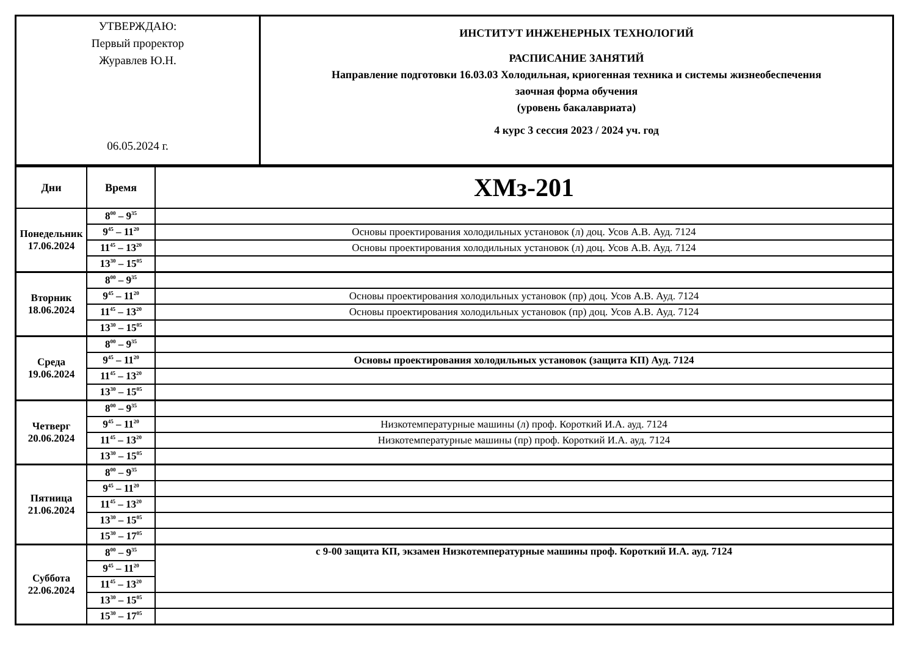| УТВЕРЖДАЮ: Первый проректор Журавлев Ю.Н. 06.05.2024 г. | ИНСТИТУТ ИНЖЕНЕРНЫХ ТЕХНОЛОГИЙ РАСПИСАНИЕ ЗАНЯТИЙ Направление подготовки 16.03.03 Холодильная, криогенная техника и системы жизнеобеспечения заочная форма обучения (уровень бакалавриата) 4 курс 3 сессия 2023 / 2024 уч. год |
| Дни | Время | ХМз-201 |
| Понедельник 17.06.2024 | 8<sup>00</sup> – 9<sup>35</sup> | |
| | 9<sup>45</sup> – 11<sup>20</sup> | Основы проектирования холодильных установок (л) доц. Усов А.В. Ауд. 7124 |
| | 11<sup>45</sup> – 13<sup>20</sup> | Основы проектирования холодильных установок (л) доц. Усов А.В. Ауд. 7124 |
| | 13<sup>30</sup> – 15<sup>05</sup> | |
| Вторник 18.06.2024 | 8<sup>00</sup> – 9<sup>35</sup> | |
| | 9<sup>45</sup> – 11<sup>20</sup> | Основы проектирования холодильных установок (пр) доц. Усов А.В. Ауд. 7124 |
| | 11<sup>45</sup> – 13<sup>20</sup> | Основы проектирования холодильных установок (пр) доц. Усов А.В. Ауд. 7124 |
| | 13<sup>30</sup> – 15<sup>05</sup> | |
| Среда 19.06.2024 | 8<sup>00</sup> – 9<sup>35</sup> | |
| | 9<sup>45</sup> – 11<sup>20</sup> | Основы проектирования холодильных установок (защита КП) Ауд. 7124 |
| | 11<sup>45</sup> – 13<sup>20</sup> | |
| | 13<sup>30</sup> – 15<sup>05</sup> | |
| Четверг 20.06.2024 | 8<sup>00</sup> – 9<sup>35</sup> | |
| | 9<sup>45</sup> – 11<sup>20</sup> | Низкотемпературные машины (л) проф. Короткий И.А. ауд. 7124 |
| | 11<sup>45</sup> – 13<sup>20</sup> | Низкотемпературные машины (пр) проф. Короткий И.А. ауд. 7124 |
| | 13<sup>30</sup> – 15<sup>05</sup> | |
| Пятница 21.06.2024 | 8<sup>00</sup> – 9<sup>35</sup> | |
| | 9<sup>45</sup> – 11<sup>20</sup> | |
| | 11<sup>45</sup> – 13<sup>20</sup> | |
| | 13<sup>30</sup> – 15<sup>05</sup> | |
| | 15<sup>30</sup> – 17<sup>05</sup> | |
| Суббота 22.06.2024 | 8<sup>00</sup> – 9<sup>35</sup> | с 9-00 защита КП, экзамен Низкотемпературные машины проф. Короткий И.А. ауд. 7124 |
| | 9<sup>45</sup> – 11<sup>20</sup> | |
| | 11<sup>45</sup> – 13<sup>20</sup> | |
| | 13<sup>30</sup> – 15<sup>05</sup> | |
| | 15<sup>30</sup> – 17<sup>05</sup> | |